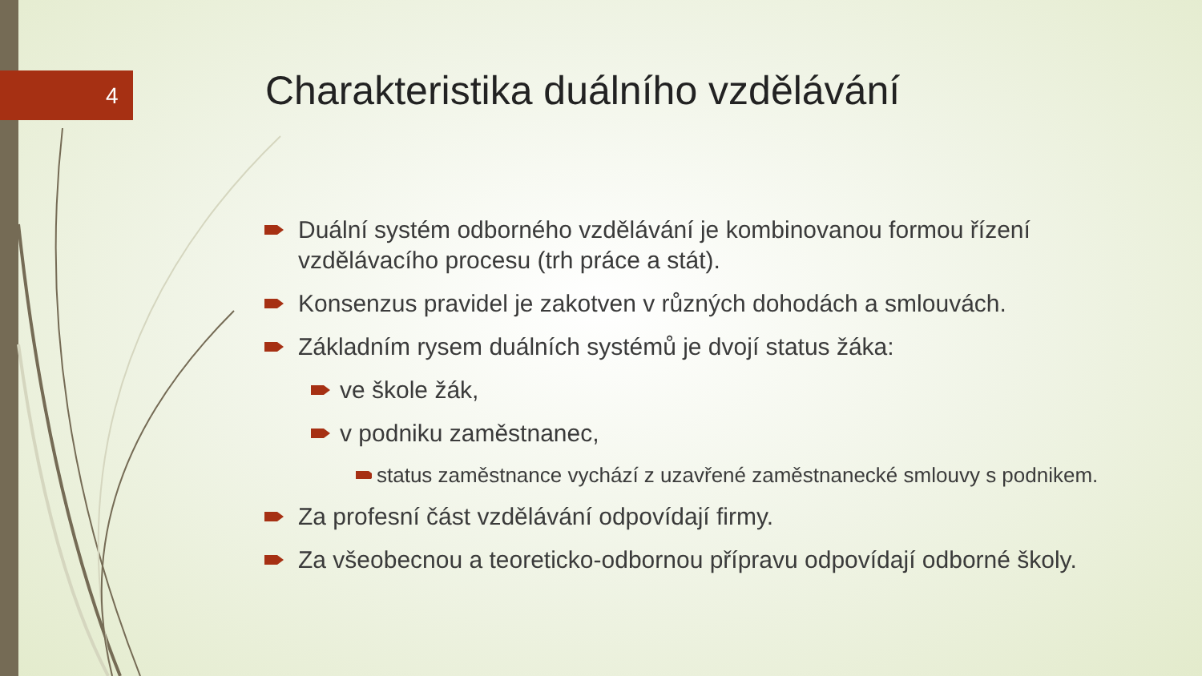4
Charakteristika duálního vzdělávání
Duální systém odborného vzdělávání je kombinovanou formou řízení vzdělávacího procesu (trh práce a stát).
Konsenzus pravidel je zakotven v různých dohodách a smlouvách.
Základním rysem duálních systémů je dvojí status žáka:
ve škole žák,
v podniku zaměstnanec,
status zaměstnance vychází z uzavřené zaměstnanecké smlouvy s podnikem.
Za profesní část vzdělávání odpovídají firmy.
Za všeobecnou a teoreticko-odbornou přípravu odpovídají odborné školy.